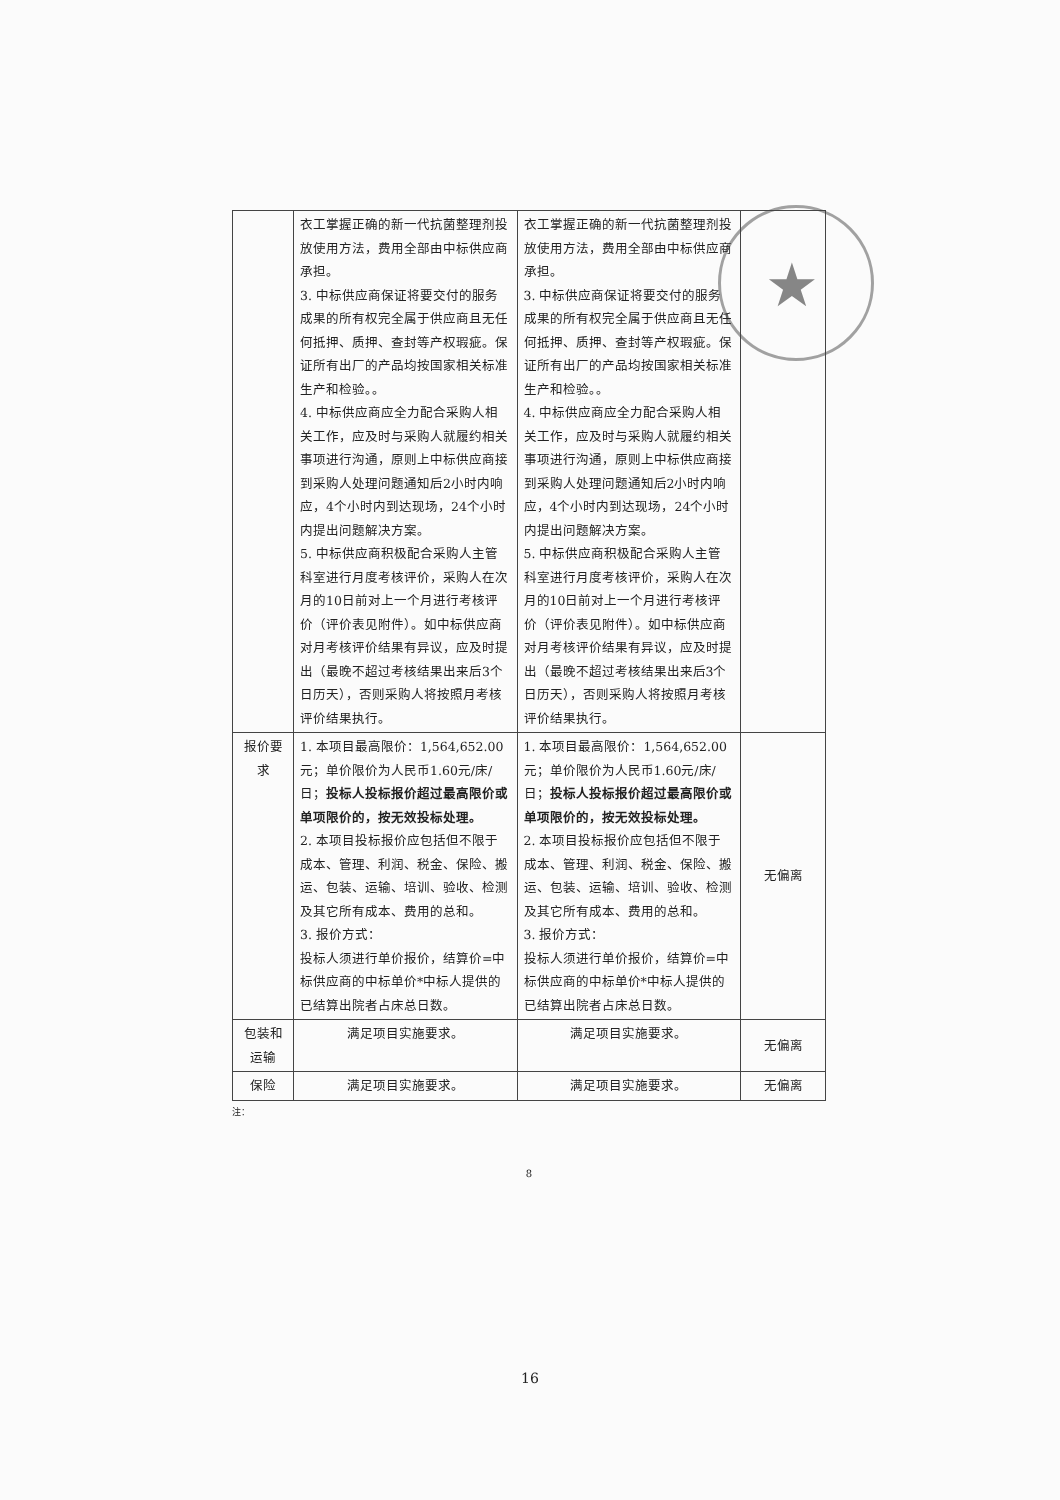★
| | 衣工掌握正确的新一代抗菌整理剂投放使用方法，费用全部由中标供应商承担。 3. 中标供应商保证将要交付的服务成果的所有权完全属于供应商且无任何抵押、质押、查封等产权瑕疵。保证所有出厂的产品均按国家相关标准生产和检验。。 4. 中标供应商应全力配合采购人相关工作，应及时与采购人就履约相关事项进行沟通，原则上中标供应商接到采购人处理问题通知后2小时内响应，4个小时内到达现场，24个小时内提出问题解决方案。 5. 中标供应商积极配合采购人主管科室进行月度考核评价，采购人在次月的10日前对上一个月进行考核评价（评价表见附件）。如中标供应商对月考核评价结果有异议，应及时提出（最晚不超过考核结果出来后3个日历天），否则采购人将按照月考核评价结果执行。 | 衣工掌握正确的新一代抗菌整理剂投放使用方法，费用全部由中标供应商承担。 3. 中标供应商保证将要交付的服务成果的所有权完全属于供应商且无任何抵押、质押、查封等产权瑕疵。保证所有出厂的产品均按国家相关标准生产和检验。。 4. 中标供应商应全力配合采购人相关工作，应及时与采购人就履约相关事项进行沟通，原则上中标供应商接到采购人处理问题通知后2小时内响应，4个小时内到达现场，24个小时内提出问题解决方案。 5. 中标供应商积极配合采购人主管科室进行月度考核评价，采购人在次月的10日前对上一个月进行考核评价（评价表见附件）。如中标供应商对月考核评价结果有异议，应及时提出（最晚不超过考核结果出来后3个日历天），否则采购人将按照月考核评价结果执行。 | |
| 报价要求 | 1. 本项目最高限价：1,564,652.00元；单价限价为人民币1.60元/床/日； 投标人投标报价超过最高限价或单项限价的，按无效投标处理。 2. 本项目投标报价应包括但不限于成本、管理、利润、税金、保险、搬运、包装、运输、培训、验收、检测及其它所有成本、费用的总和。 3. 报价方式： 投标人须进行单价报价，结算价=中标供应商的中标单价*中标人提供的已结算出院者占床总日数。 | 1. 本项目最高限价：1,564,652.00元；单价限价为人民币1.60元/床/日； 投标人投标报价超过最高限价或单项限价的，按无效投标处理。 2. 本项目投标报价应包括但不限于成本、管理、利润、税金、保险、搬运、包装、运输、培训、验收、检测及其它所有成本、费用的总和。 3. 报价方式： 投标人须进行单价报价，结算价=中标供应商的中标单价*中标人提供的已结算出院者占床总日数。 | 无偏离 |
| 包装和运输 | 满足项目实施要求。 | 满足项目实施要求。 | 无偏离 |
| 保险 | 满足项目实施要求。 | 满足项目实施要求。 | 无偏离 |
注：
8
16